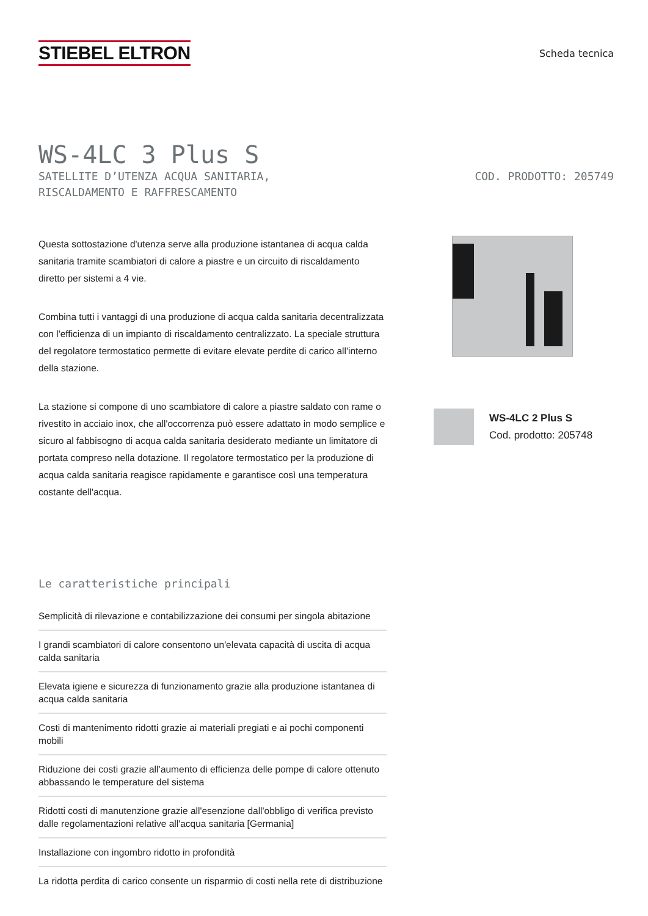STIEBEL ELTRON
Scheda tecnica
WS-4LC 3 Plus S
SATELLITE D’UTENZA ACQUA SANITARIA,
RISCALDAMENTO E RAFFRESCAMENTO
COD. PRODOTTO: 205749
Questa sottostazione d'utenza serve alla produzione istantanea di acqua calda sanitaria tramite scambiatori di calore a piastre e un circuito di riscaldamento diretto per sistemi a 4 vie.
Combina tutti i vantaggi di una produzione di acqua calda sanitaria decentralizzata con l'efficienza di un impianto di riscaldamento centralizzato. La speciale struttura del regolatore termostatico permette di evitare elevate perdite di carico all'interno della stazione.
La stazione si compone di uno scambiatore di calore a piastre saldato con rame o rivestito in acciaio inox, che all'occorrenza può essere adattato in modo semplice e sicuro al fabbisogno di acqua calda sanitaria desiderato mediante un limitatore di portata compreso nella dotazione. Il regolatore termostatico per la produzione di acqua calda sanitaria reagisce rapidamente e garantisce così una temperatura costante dell'acqua.
WS-4LC 2 Plus S
Cod. prodotto: 205748
Le caratteristiche principali
Semplicità di rilevazione e contabilizzazione dei consumi per singola abitazione
I grandi scambiatori di calore consentono un'elevata capacità di uscita di acqua calda sanitaria
Elevata igiene e sicurezza di funzionamento grazie alla produzione istantanea di acqua calda sanitaria
Costi di mantenimento ridotti grazie ai materiali pregiati e ai pochi componenti mobili
Riduzione dei costi grazie all’aumento di efficienza delle pompe di calore ottenuto abbassando le temperature del sistema
Ridotti costi di manutenzione grazie all'esenzione dall'obbligo di verifica previsto dalle regolamentazioni relative all'acqua sanitaria [Germania]
Installazione con ingombro ridotto in profondità
La ridotta perdita di carico consente un risparmio di costi nella rete di distribuzione